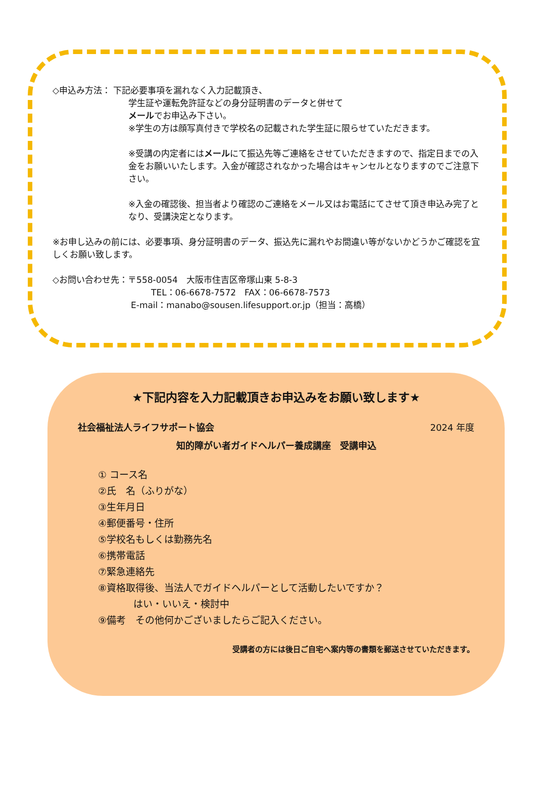◇申込み方法： 下記必要事項を漏れなく入力記載頂き、
学生証や運転免許証などの身分証明書のデータと併せて
メールでお申込み下さい。
※学生の方は顔写真付きで学校名の記載された学生証に限らせていただきます。
※受講の内定者にはメールにて振込先等ご連絡をさせていただきますので、指定日までの入金をお願いいたします。入金が確認されなかった場合はキャンセルとなりますのでご注意下さい。
※入金の確認後、担当者より確認のご連絡をメール又はお電話にてさせて頂き申込み完了となり、受講決定となります。
※お申し込みの前には、必要事項、身分証明書のデータ、振込先に漏れやお間違い等がないかどうかご確認を宜しくお願い致します。
◇お問い合わせ先：〒558-0054　大阪市住吉区帝塚山東 5-8-3
TEL：06-6678-7572　FAX：06-6678-7573
E-mail：manabo@sousen.lifesupport.or.jp（担当：高橋）
★下記内容を入力記載頂きお申込みをお願い致します★
社会福祉法人ライフサポート協会 2024 年度
知的障がい者ガイドヘルパー養成講座　受講申込
① コース名
②氏　名（ふりがな）
③生年月日
④郵便番号・住所
⑤学校名もしくは勤務先名
⑥携帯電話
⑦緊急連絡先
⑧資格取得後、当法人でガイドヘルパーとして活動したいですか？
はい・いいえ・検討中
⑨備考　その他何かございましたらご記入ください。
受講者の方には後日ご自宅へ案内等の書類を郵送させていただきます。